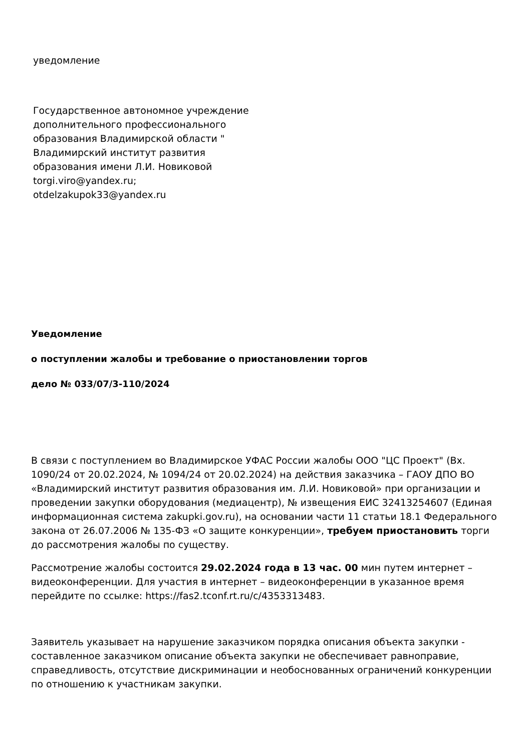уведомление
Государственное автономное учреждение дополнительного профессионального образования Владимирской области " Владимирский институт развития образования имени Л.И. Новиковой
torgi.viro@yandex.ru;
otdelzakupok33@yandex.ru
Уведомление
о поступлении жалобы и требование о приостановлении торгов
дело № 033/07/3-110/2024
В связи с поступлением во Владимирское УФАС России жалобы ООО "ЦС Проект" (Вх. 1090/24 от 20.02.2024, № 1094/24 от 20.02.2024) на действия заказчика – ГАОУ ДПО ВО «Владимирский институт развития образования им. Л.И. Новиковой» при организации и проведении закупки оборудования (медиацентр), № извещения ЕИС 32413254607 (Единая информационная система zakupki.gov.ru), на основании части 11 статьи 18.1 Федерального закона от 26.07.2006 № 135-ФЗ «О защите конкуренции», требуем приостановить торги до рассмотрения жалобы по существу.
Рассмотрение жалобы состоится 29.02.2024 года в 13 час. 00 мин путем интернет – видеоконференции. Для участия в интернет – видеоконференции в указанное время перейдите по ссылке: https://fas2.tconf.rt.ru/c/4353313483.
Заявитель указывает на нарушение заказчиком порядка описания объекта закупки - составленное заказчиком описание объекта закупки не обеспечивает равноправие, справедливость, отсутствие дискриминации и необоснованных ограничений конкуренции по отношению к участникам закупки.